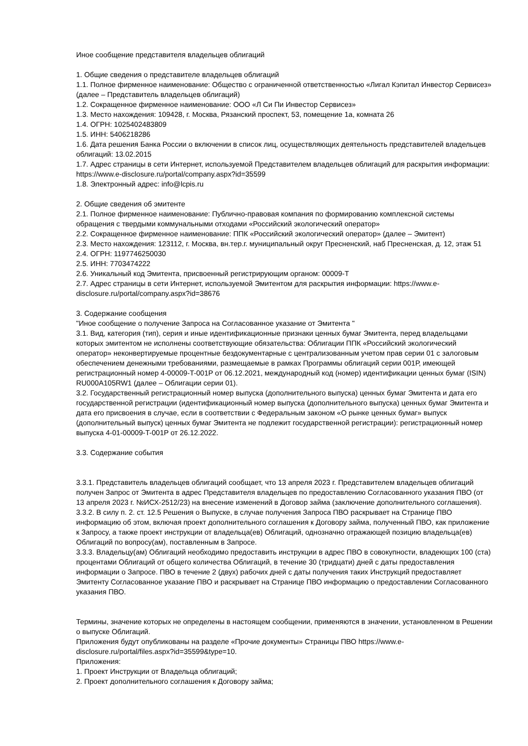Иное сообщение представителя владельцев облигаций
1. Общие сведения о представителе владельцев облигаций
1.1. Полное фирменное наименование: Общество с ограниченной ответственностью «Лигал Кэпитал Инвестор Сервисез» (далее – Представитель владельцев облигаций)
1.2. Сокращенное фирменное наименование: ООО «Л Си Пи Инвестор Сервисез»
1.3. Место нахождения: 109428, г. Москва, Рязанский проспект, 53, помещение 1а, комната 26
1.4. ОГРН: 1025402483809
1.5. ИНН: 5406218286
1.6. Дата решения Банка России о включении в список лиц, осуществляющих деятельность представителей владельцев облигаций: 13.02.2015
1.7. Адрес страницы в сети Интернет, используемой Представителем владельцев облигаций для раскрытия информации: https://www.e-disclosure.ru/portal/company.aspx?id=35599
1.8. Электронный адрес: info@lcpis.ru
2. Общие сведения об эмитенте
2.1. Полное фирменное наименование: Публично-правовая компания по формированию комплексной системы обращения с твердыми коммунальными отходами «Российский экологический оператор»
2.2. Сокращенное фирменное наименование: ППК «Российский экологический оператор» (далее – Эмитент)
2.3. Место нахождения: 123112, г. Москва, вн.тер.г. муниципальный округ Пресненский, наб Пресненская, д. 12, этаж 51
2.4. ОГРН: 1197746250030
2.5. ИНН: 7703474222
2.6. Уникальный код Эмитента, присвоенный регистрирующим органом: 00009-T
2.7. Адрес страницы в сети Интернет, используемой Эмитентом для раскрытия информации: https://www.e-disclosure.ru/portal/company.aspx?id=38676
3. Содержание сообщения
"Иное сообщение о получение Запроса на Согласованное указание от Эмитента "
3.1. Вид, категория (тип), серия и иные идентификационные признаки ценных бумаг Эмитента, перед владельцами которых эмитентом не исполнены соответствующие обязательства: Облигации ППК «Российский экологический оператор» неконвертируемые процентные бездокументарные с централизованным учетом прав серии 01 с залоговым обеспечением денежными требованиями, размещаемые в рамках Программы облигаций серии 001Р, имеющей регистрационный номер 4-00009-T-001P от 06.12.2021, международный код (номер) идентификации ценных бумаг (ISIN) RU000A105RW1 (далее – Облигации серии 01).
3.2. Государственный регистрационный номер выпуска (дополнительного выпуска) ценных бумаг Эмитента и дата его государственной регистрации (идентификационный номер выпуска (дополнительного выпуска) ценных бумаг Эмитента и дата его присвоения в случае, если в соответствии с Федеральным законом «О рынке ценных бумаг» выпуск (дополнительный выпуск) ценных бумаг Эмитента не подлежит государственной регистрации): регистрационный номер выпуска 4-01-00009-T-001P от 26.12.2022.
3.3. Содержание события
3.3.1. Представитель владельцев облигаций сообщает, что 13 апреля 2023 г. Представителем владельцев облигаций получен Запрос от Эмитента в адрес Представителя владельцев по предоставлению Согласованного указания ПВО (от 13 апреля 2023 г. №ИСХ-2512/23) на внесение изменений в Договор займа (заключение дополнительного соглашения).
3.3.2. В силу п. 2. ст. 12.5 Решения о Выпуске, в случае получения Запроса ПВО раскрывает на Странице ПВО информацию об этом, включая проект дополнительного соглашения к Договору займа, полученный ПВО, как приложение к Запросу, а также проект инструкции от владельца(ев) Облигаций, однозначно отражающей позицию владельца(ев) Облигаций по вопросу(ам), поставленным в Запросе.
3.3.3. Владельцу(ам) Облигаций необходимо предоставить инструкции в адрес ПВО в совокупности, владеющих 100 (ста) процентами Облигаций от общего количества Облигаций, в течение 30 (тридцати) дней с даты предоставления информации о Запросе. ПВО в течение 2 (двух) рабочих дней с даты получения таких Инструкций предоставляет Эмитенту Согласованное указание ПВО и раскрывает на Странице ПВО информацию о предоставлении Согласованного указания ПВО.
Термины, значение которых не определены в настоящем сообщении, применяются в значении, установленном в Решении о выпуске Облигаций.
Приложения будут опубликованы на разделе «Прочие документы» Страницы ПВО https://www.e-disclosure.ru/portal/files.aspx?id=35599&type=10.
Приложения:
1. Проект Инструкции от Владельца облигаций;
2. Проект дополнительного соглашения к Договору займа;